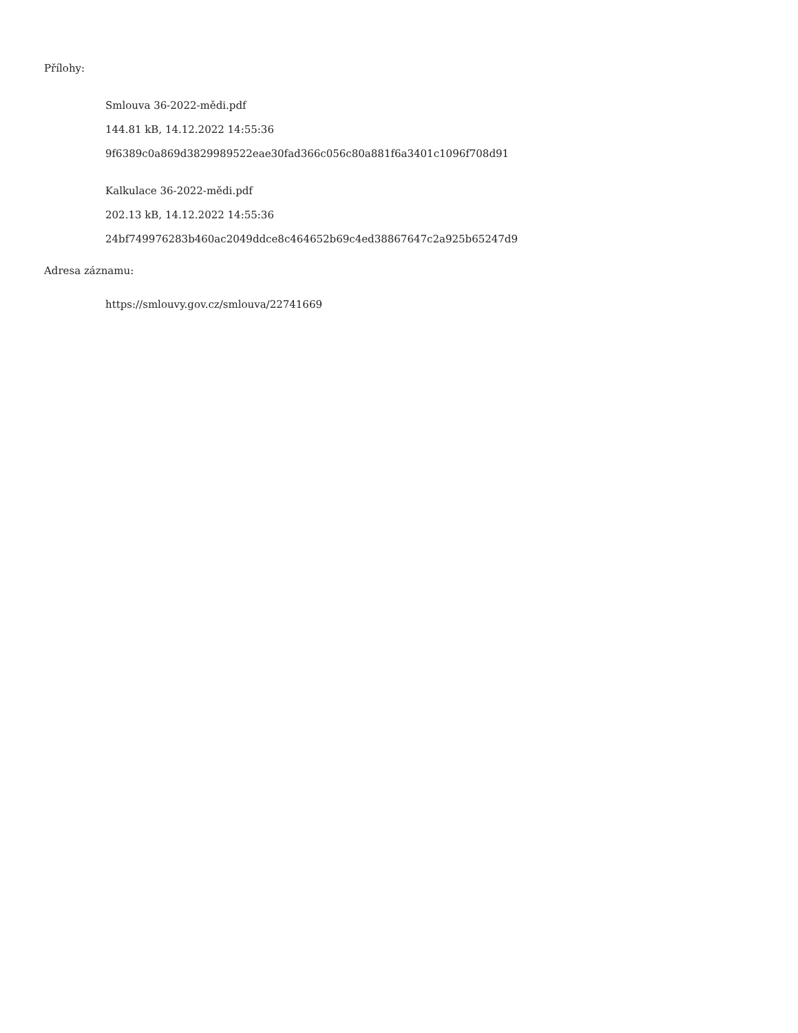Přílohy:
Smlouva 36-2022-mědi.pdf
144.81 kB, 14.12.2022 14:55:36
9f6389c0a869d3829989522eae30fad366c056c80a881f6a3401c1096f708d91
Kalkulace 36-2022-mědi.pdf
202.13 kB, 14.12.2022 14:55:36
24bf749976283b460ac2049ddce8c464652b69c4ed38867647c2a925b65247d9
Adresa záznamu:
https://smlouvy.gov.cz/smlouva/22741669